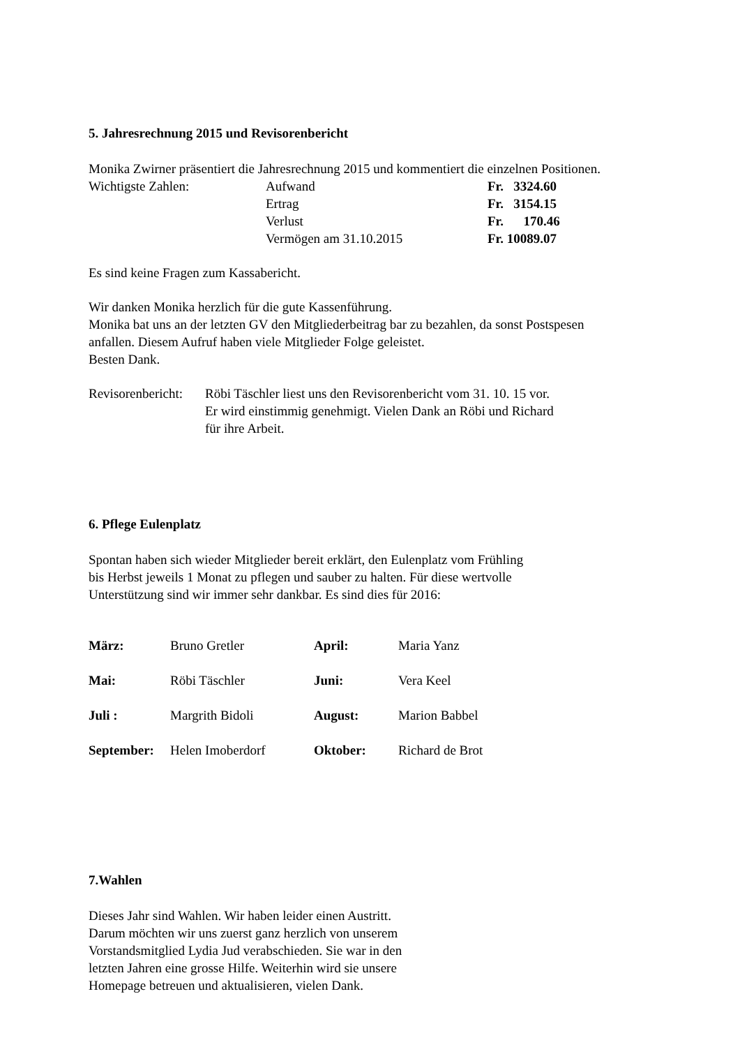5. Jahresrechnung 2015 und Revisorenbericht
Monika Zwirner präsentiert die Jahresrechnung 2015 und kommentiert die einzelnen Positionen.
| Wichtigste Zahlen: | Aufwand | Fr. 3324.60 |
| | Ertrag | Fr. 3154.15 |
| | Verlust | Fr. 170.46 |
| | Vermögen am 31.10.2015 | Fr. 10089.07 |
Es sind keine Fragen zum Kassabericht.
Wir danken Monika herzlich für die gute Kassenführung.
Monika bat uns an der letzten GV den Mitgliederbeitrag bar zu bezahlen, da sonst Postspesen anfallen. Diesem Aufruf haben viele Mitglieder Folge geleistet.
Besten Dank.
| Revisorenbericht: | Röbi Täschler liest uns den Revisorenbericht vom 31. 10. 15 vor. Er wird einstimmig genehmigt. Vielen Dank an Röbi und Richard für ihre Arbeit. |
6. Pflege Eulenplatz
Spontan haben sich wieder Mitglieder bereit erklärt, den Eulenplatz vom Frühling
bis Herbst jeweils 1 Monat zu pflegen und sauber zu halten. Für diese wertvolle
Unterstützung sind wir immer sehr dankbar. Es sind dies für 2016:
| März: | Bruno Gretler | April: | Maria Yanz |
| Mai: | Röbi Täschler | Juni: | Vera Keel |
| Juli : | Margrith Bidoli | August: | Marion Babbel |
| September: | Helen Imoberdorf | Oktober: | Richard de Brot |
7.Wahlen
Dieses Jahr sind Wahlen. Wir haben leider einen Austritt.
Darum möchten wir uns zuerst ganz herzlich von unserem
Vorstandsmitglied Lydia Jud verabschieden. Sie war in den
letzten Jahren eine grosse Hilfe. Weiterhin wird sie unsere
Homepage betreuen und aktualisieren, vielen Dank.